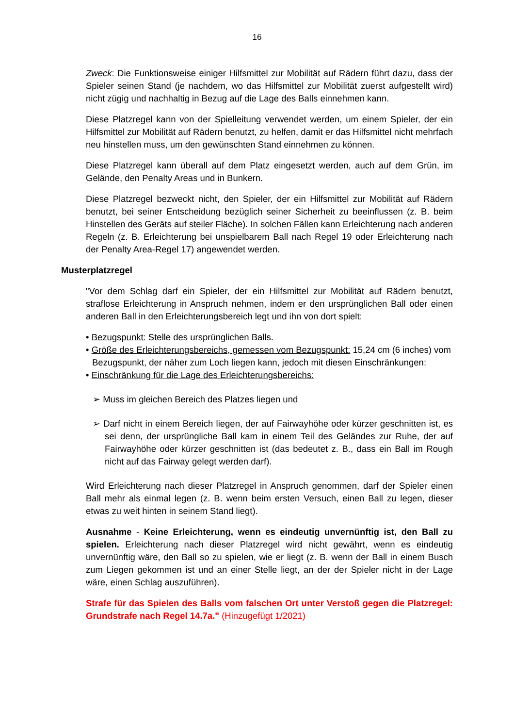16
Zweck: Die Funktionsweise einiger Hilfsmittel zur Mobilität auf Rädern führt dazu, dass der Spieler seinen Stand (je nachdem, wo das Hilfsmittel zur Mobilität zuerst aufgestellt wird) nicht zügig und nachhaltig in Bezug auf die Lage des Balls einnehmen kann.
Diese Platzregel kann von der Spielleitung verwendet werden, um einem Spieler, der ein Hilfsmittel zur Mobilität auf Rädern benutzt, zu helfen, damit er das Hilfsmittel nicht mehrfach neu hinstellen muss, um den gewünschten Stand einnehmen zu können.
Diese Platzregel kann überall auf dem Platz eingesetzt werden, auch auf dem Grün, im Gelände, den Penalty Areas und in Bunkern.
Diese Platzregel bezweckt nicht, den Spieler, der ein Hilfsmittel zur Mobilität auf Rädern benutzt, bei seiner Entscheidung bezüglich seiner Sicherheit zu beeinflussen (z. B. beim Hinstellen des Geräts auf steiler Fläche). In solchen Fällen kann Erleichterung nach anderen Regeln (z. B. Erleichterung bei unspielbarem Ball nach Regel 19 oder Erleichterung nach der Penalty Area-Regel 17) angewendet werden.
Musterplatzregel
"Vor dem Schlag darf ein Spieler, der ein Hilfsmittel zur Mobilität auf Rädern benutzt, straflose Erleichterung in Anspruch nehmen, indem er den ursprünglichen Ball oder einen anderen Ball in den Erleichterungsbereich legt und ihn von dort spielt:
• Bezugspunkt: Stelle des ursprünglichen Balls.
• Größe des Erleichterungsbereichs, gemessen vom Bezugspunkt: 15,24 cm (6 inches) vom Bezugspunkt, der näher zum Loch liegen kann, jedoch mit diesen Einschränkungen:
• Einschränkung für die Lage des Erleichterungsbereichs:
➢ Muss im gleichen Bereich des Platzes liegen und
➢ Darf nicht in einem Bereich liegen, der auf Fairwayhöhe oder kürzer geschnitten ist, es sei denn, der ursprüngliche Ball kam in einem Teil des Geländes zur Ruhe, der auf Fairwayhöhe oder kürzer geschnitten ist (das bedeutet z. B., dass ein Ball im Rough nicht auf das Fairway gelegt werden darf).
Wird Erleichterung nach dieser Platzregel in Anspruch genommen, darf der Spieler einen Ball mehr als einmal legen (z. B. wenn beim ersten Versuch, einen Ball zu legen, dieser etwas zu weit hinten in seinem Stand liegt).
Ausnahme - Keine Erleichterung, wenn es eindeutig unvernünftig ist, den Ball zu spielen. Erleichterung nach dieser Platzregel wird nicht gewährt, wenn es eindeutig unvernünftig wäre, den Ball so zu spielen, wie er liegt (z. B. wenn der Ball in einem Busch zum Liegen gekommen ist und an einer Stelle liegt, an der der Spieler nicht in der Lage wäre, einen Schlag auszuführen).
Strafe für das Spielen des Balls vom falschen Ort unter Verstoß gegen die Platzregel: Grundstrafe nach Regel 14.7a." (Hinzugefügt 1/2021)